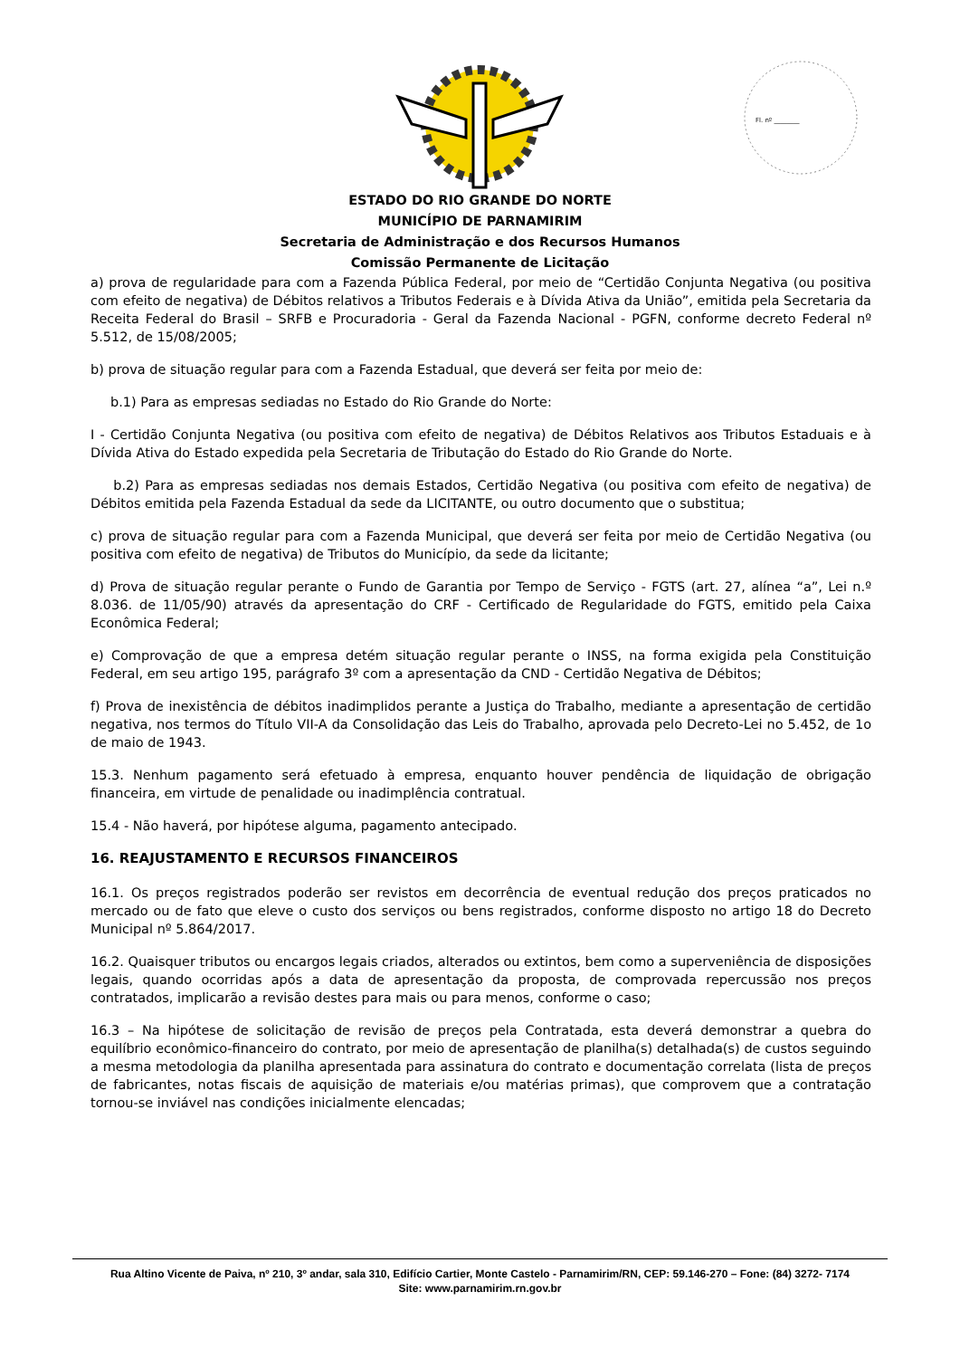Fl. nº ________
ESTADO DO RIO GRANDE DO NORTE
MUNICÍPIO DE PARNAMIRIM
Secretaria de Administração e dos Recursos Humanos
Comissão Permanente de Licitação
a) prova de regularidade para com a Fazenda Pública Federal, por meio de “Certidão Conjunta Negativa (ou positiva com efeito de negativa) de Débitos relativos a Tributos Federais e à Dívida Ativa da União”, emitida pela Secretaria da Receita Federal do Brasil – SRFB e Procuradoria - Geral da Fazenda Nacional - PGFN, conforme decreto Federal nº 5.512, de 15/08/2005;
b) prova de situação regular para com a Fazenda Estadual, que deverá ser feita por meio de:
b.1) Para as empresas sediadas no Estado do Rio Grande do Norte:
I - Certidão Conjunta Negativa (ou positiva com efeito de negativa) de Débitos Relativos aos Tributos Estaduais e à Dívida Ativa do Estado expedida pela Secretaria de Tributação do Estado do Rio Grande do Norte.
b.2) Para as empresas sediadas nos demais Estados, Certidão Negativa (ou positiva com efeito de negativa) de Débitos emitida pela Fazenda Estadual da sede da LICITANTE, ou outro documento que o substitua;
c) prova de situação regular para com a Fazenda Municipal, que deverá ser feita por meio de Certidão Negativa (ou positiva com efeito de negativa) de Tributos do Município, da sede da licitante;
d) Prova de situação regular perante o Fundo de Garantia por Tempo de Serviço - FGTS (art. 27, alínea “a”, Lei n.º 8.036. de 11/05/90) através da apresentação do CRF - Certificado de Regularidade do FGTS, emitido pela Caixa Econômica Federal;
e) Comprovação de que a empresa detém situação regular perante o INSS, na forma exigida pela Constituição Federal, em seu artigo 195, parágrafo 3º com a apresentação da CND - Certidão Negativa de Débitos;
f) Prova de inexistência de débitos inadimplidos perante a Justiça do Trabalho, mediante a apresentação de certidão negativa, nos termos do Título VII-A da Consolidação das Leis do Trabalho, aprovada pelo Decreto-Lei no 5.452, de 1o de maio de 1943.
15.3. Nenhum pagamento será efetuado à empresa, enquanto houver pendência de liquidação de obrigação financeira, em virtude de penalidade ou inadimplência contratual.
15.4 - Não haverá, por hipótese alguma, pagamento antecipado.
16. REAJUSTAMENTO E RECURSOS FINANCEIROS
16.1. Os preços registrados poderão ser revistos em decorrência de eventual redução dos preços praticados no mercado ou de fato que eleve o custo dos serviços ou bens registrados, conforme disposto no artigo 18 do Decreto Municipal nº 5.864/2017.
16.2. Quaisquer tributos ou encargos legais criados, alterados ou extintos, bem como a superveniência de disposições legais, quando ocorridas após a data de apresentação da proposta, de comprovada repercussão nos preços contratados, implicarão a revisão destes para mais ou para menos, conforme o caso;
16.3 – Na hipótese de solicitação de revisão de preços pela Contratada, esta deverá demonstrar a quebra do equilíbrio econômico-financeiro do contrato, por meio de apresentação de planilha(s) detalhada(s) de custos seguindo a mesma metodologia da planilha apresentada para assinatura do contrato e documentação correlata (lista de preços de fabricantes, notas fiscais de aquisição de materiais e/ou matérias primas), que comprovem que a contratação tornou-se inviável nas condições inicialmente elencadas;
Rua Altino Vicente de Paiva, nº 210, 3º andar, sala 310, Edifício Cartier, Monte Castelo - Parnamirim/RN, CEP: 59.146-270 – Fone: (84) 3272- 7174
Site: www.parnamirim.rn.gov.br